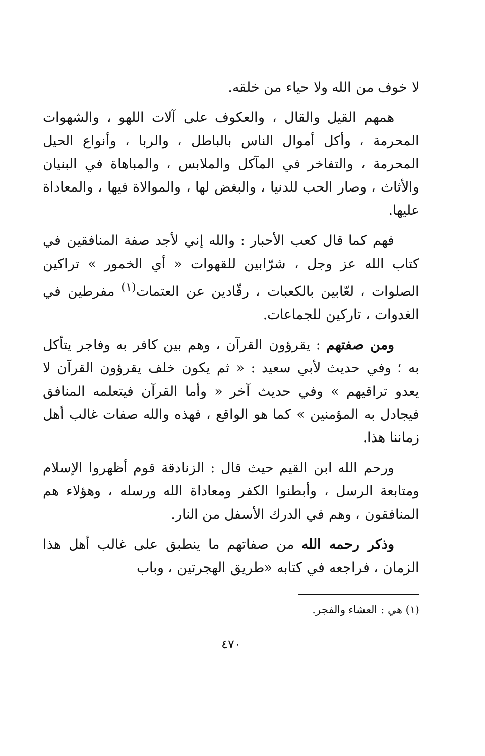لا خوف من الله ولا حياء من خلقه.
همهم القيل والقال ، والعكوف على آلات اللهو ، والشهوات المحرمة ، وأكل أموال الناس بالباطل ، والربا ، وأنواع الحيل المحرمة ، والتفاخر في المآكل والملابس ، والمباهاة في البنيان والأثاث ، وصار الحب للدنيا ، والبغض لها ، والموالاة فيها ، والمعاداة عليها.
فهم كما قال كعب الأحبار : والله إني لأجد صفة المنافقين في كتاب الله عز وجل ، شرّابين للقهوات « أي الخمور » تراكين الصلوات ، لعّابين بالكعبات ، رقّادين عن العتمات<sup>(١)</sup> مفرطين في الغدوات ، تاركين للجماعات.
ومن صفتهم : يقرؤون القرآن ، وهم بين كافر به وفاجر يتأكل به ؛ وفي حديث لأبي سعيد : « ثم يكون خلف يقرؤون القرآن لا يعدو تراقيهم » وفي حديث آخر « وأما القرآن فيتعلمه المنافق فيجادل به المؤمنين » كما هو الواقع ، فهذه والله صفات غالب أهل زماننا هذا.
ورحم الله ابن القيم حيث قال : الزنادقة قوم أظهروا الإسلام ومتابعة الرسل ، وأبطنوا الكفر ومعاداة الله ورسله ، وهؤلاء هم المنافقون ، وهم في الدرك الأسفل من النار.
وذكر رحمه الله من صفاتهم ما ينطبق على غالب أهل هذا الزمان ، فراجعه في كتابه «طريق الهجرتين ، وباب
(١) هي : العشاء والفجر.
٤٧٠